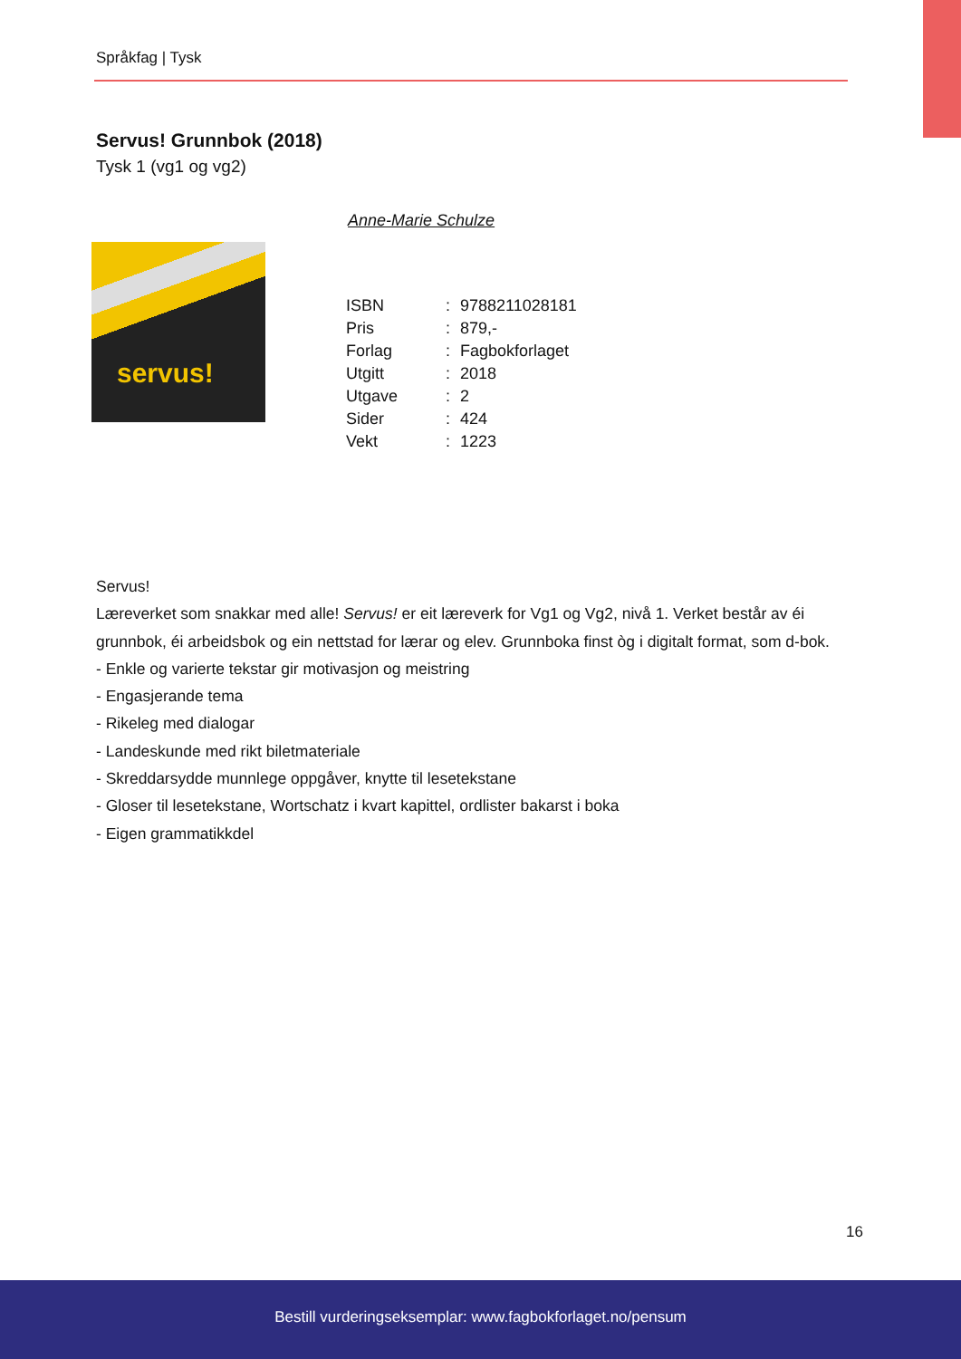Språkfag | Tysk
Servus! Grunnbok (2018)
Tysk 1 (vg1 og vg2)
Anne-Marie Schulze
servus!
| ISBN | : | 9788211028181 |
| Pris | : | 879,- |
| Forlag | : | Fagbokforlaget |
| Utgitt | : | 2018 |
| Utgave | : | 2 |
| Sider | : | 424 |
| Vekt | : | 1223 |
Servus!
Læreverket som snakkar med alle! Servus! er eit læreverk for Vg1 og Vg2, nivå 1. Verket består av éi grunnbok, éi arbeidsbok og ein nettstad for lærar og elev. Grunnboka finst òg i digitalt format, som d-bok.
- Enkle og varierte tekstar gir motivasjon og meistring
- Engasjerande tema
- Rikeleg med dialogar
- Landeskunde med rikt biletmateriale
- Skreddarsydde munnlege oppgåver, knytte til lesetekstane
- Gloser til lesetekstane, Wortschatz i kvart kapittel, ordlister bakarst i boka
- Eigen grammatikkdel
16
Bestill vurderingseksemplar: www.fagbokforlaget.no/pensum